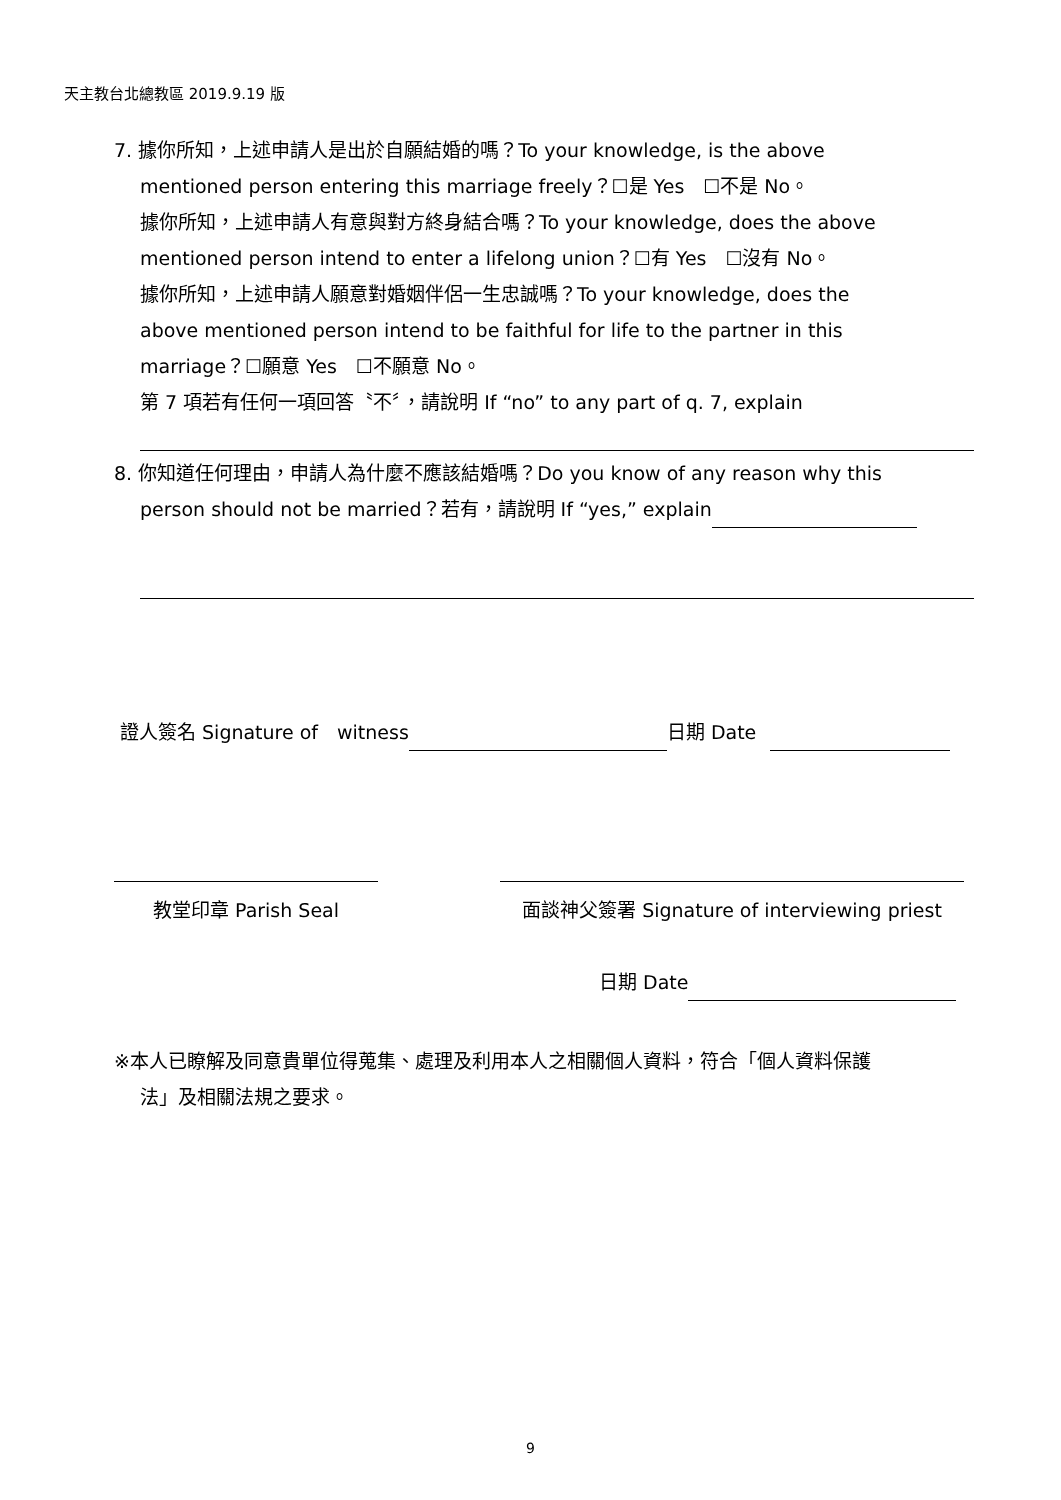天主教台北總教區 2019.9.19 版
7. 據你所知，上述申請人是出於自願結婚的嗎？To your knowledge, is the above
mentioned person entering this marriage freely？☐是 Yes　☐不是 No。
據你所知，上述申請人有意與對方終身結合嗎？To your knowledge, does the above
mentioned person intend to enter a lifelong union？☐有 Yes　☐沒有 No。
據你所知，上述申請人願意對婚姻伴侶一生忠誠嗎？To your knowledge, does the
above mentioned person intend to be faithful for life to the partner in this
marriage？☐願意 Yes　☐不願意 No。
第 7 項若有任何一項回答〝不〞，請說明 If “no” to any part of q. 7, explain
8. 你知道任何理由，申請人為什麼不應該結婚嗎？Do you know of any reason why this
person should not be married？若有，請說明 If “yes,” explain
證人簽名 Signature of　witness 日期 Date
教堂印章 Parish Seal 面談神父簽署 Signature of interviewing priest
日期 Date
※本人已瞭解及同意貴單位得蒐集、處理及利用本人之相關個人資料，符合「個人資料保護
法」及相關法規之要求。
9